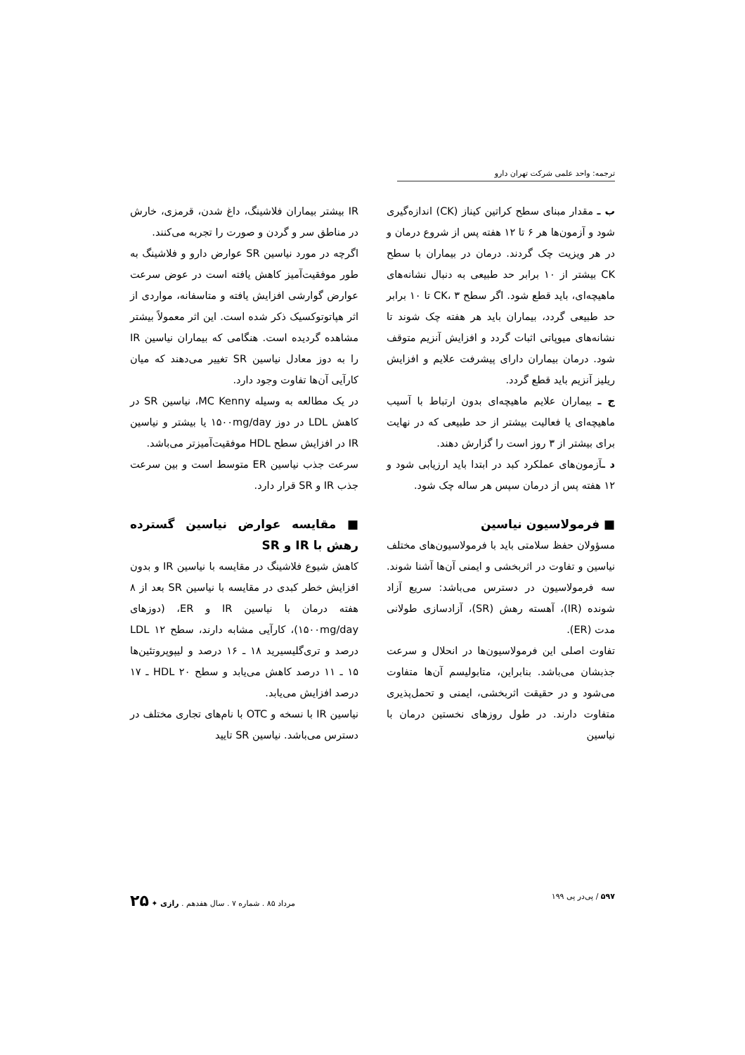ترجمه: واحد علمی شرکت تهران دارو
ب ـ مقدار مبنای سطح کراتین کیناز (CK) اندازه‌گیری شود و آزمون‌ها هر ۶ تا ۱۲ هفته پس از شروع درمان و در هر ویزیت چک گردند. درمان در بیماران با سطح CK بیشتر از ۱۰ برابر حد طبیعی به دنبال نشانه‌های ماهیچه‌ای، باید قطع شود. اگر سطح CK، ۳ تا ۱۰ برابر حد طبیعی گردد، بیماران باید هر هفته چک شوند تا نشانه‌های میوپاتی اثبات گردد و افزایش آنزیم متوقف شود. درمان بیماران دارای پیشرفت علایم و افزایش ریلیز آنزیم باید قطع گردد.
ج ـ بیماران علایم ماهیچه‌ای بدون ارتباط با آسیب ماهیچه‌ای یا فعالیت بیشتر از حد طبیعی که در نهایت برای بیشتر از ۳ روز است را گزارش دهند.
د ـآزمون‌های عملکرد کبد در ابتدا باید ارزیابی شود و ۱۲ هفته پس از درمان سپس هر ساله چک شود.
■ فرمولاسیون نیاسین
مسؤولان حفظ سلامتی باید با فرمولاسیون‌های مختلف نیاسین و تفاوت در اثربخشی و ایمنی آن‌ها آشنا شوند. سه فرمولاسیون در دسترس می‌باشد: سریع آزاد شونده (IR)، آهسته رهش (SR)، آزادسازی طولانی مدت (ER).
تفاوت اصلی این فرمولاسیون‌ها در انحلال و سرعت جذبشان می‌باشد. بنابراین، متابولیسم آن‌ها متفاوت می‌شود و در حقیقت اثربخشی، ایمنی و تحمل‌پذیری متفاوت دارند. در طول روزهای نخستین درمان با نیاسین
IR بیشتر بیماران فلاشینگ، داغ شدن، قرمزی، خارش در مناطق سر و گردن و صورت را تجربه می‌کنند.
اگرچه در مورد نیاسین SR عوارض دارو و فلاشینگ به طور موفقیت‌آمیز کاهش یافته است در عوض سرعت عوارض گوارشی افزایش یافته و متاسفانه، مواردی از اثر هپاتوتوکسیک ذکر شده است. این اثر معمولاً بیشتر مشاهده گردیده است. هنگامی که بیماران نیاسین IR را به دوز معادل نیاسین SR تغییر می‌دهند که میان کارآیی آن‌ها تفاوت وجود دارد.
در یک مطالعه به وسیله MC Kenny، نیاسین SR در کاهش LDL در دوز ۱۵۰۰mg/day یا بیشتر و نیاسین IR در افزایش سطح HDL موفقیت‌آمیزتر می‌باشد.
سرعت جذب نیاسین ER متوسط است و بین سرعت جذب IR و SR قرار دارد.
■ مقایسه عوارض نیاسین گسترده رهش با IR و SR
کاهش شیوع فلاشینگ در مقایسه با نیاسین IR و بدون افزایش خطر کبدی در مقایسه با نیاسین SR بعد از ۸ هفته درمان با نیاسین IR و ER، (دوزهای ۱۵۰۰mg/day)، کارآیی مشابه دارند، سطح LDL ۱۲ درصد و تری‌گلیسیرید ۱۸ ـ ۱۶ درصد و لیپوپروتئین‌ها ۱۵ ـ ۱۱ درصد کاهش می‌یابد و سطح HDL ۲۰ ـ ۱۷ درصد افزایش می‌یابد.
نیاسین IR با نسخه و OTC با نام‌های تجاری مختلف در دسترس می‌باشد. نیاسین SR تایید
۵۹۷ / پی‌در پی ۱۹۹ مرداد ۸۵ . شماره ۷ . سال هفدهم . رازی ✦ ۲۵